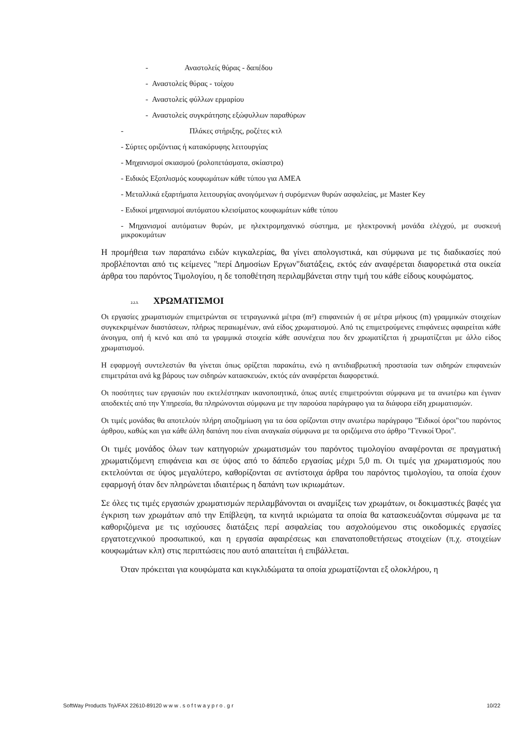- Αναστολείς θύρας - δαπέδου
- Αναστολείς θύρας - τοίχου
- Αναστολείς φύλλων ερμαρίου
- Αναστολείς συγκράτησης εξώφυλλων παραθύρων
- Πλάκες στήριξης, ροζέτες κτλ
- Σύρτες οριζόντιας ή κατακόρυφης λειτουργίας
- Μηχανισμοί σκιασμού (ρολοπετάσματα, σκίαστρα)
- Ειδικός Εξοπλισμός κουφωμάτων κάθε τύπου για ΑΜΕΑ
- Μεταλλικά εξαρτήματα λειτουργίας ανοιγόμενων ή συρόμενων θυρών ασφαλείας, με Master Key
- Ειδικοί μηχανισμοί αυτόματου κλεισίματος κουφωμάτων κάθε τύπου
- Μηχανισμοί αυτόματων θυρών, με ηλεκτρομηχανικό σύστημα, με ηλεκτρονική μονάδα ελέγχού, με συσκευή μικροκυμάτων
Η προμήθεια των παραπάνω ειδών κιγκαλερίας, θα γίνει απολογιστικά, και σύμφωνα με τις διαδικασίες πού προβλέπονται από τις κείμενες "περί Δημοσίων Εργων"διατάξεις, εκτός εάν αναφέρεται διαφορετικά στα οικεία άρθρα του παρόντος Τιμολογίου, η δε τοποθέτηση περιλαμβάνεται στην τιμή του κάθε είδους κουφώματος.
2.2.3. ΧΡΩΜΑΤΙΣΜΟΙ
Οι εργασίες χρωματισμών επιμετρώνται σε τετραγωνικά μέτρα (m²) επιφανειών ή σε μέτρα μήκους (m) γραμμικών στοιχείων συγκεκριμένων διαστάσεων, πλήρως περαιωμένων, ανά είδος χρωματισμού. Από τις επιμετρούμενες επιφάνειες αφαιρείται κάθε άνοιγμα, οπή ή κενό και από τα γραμμικά στοιχεία κάθε ασυνέχεια που δεν χρωματίζεται ή χρωματίζεται με άλλο είδος χρωματισμού.
Η εφαρμογή συντελεστών θα γίνεται όπως ορίζεται παρακάτω, ενώ η αντιδιαβρωτική προστασία των σιδηρών επιφανειών επιμετράται ανά kg βάρους των σιδηρών κατασκευών, εκτός εάν αναφέρεται διαφορετικά.
Οι ποσότητες των εργασιών που εκτελέστηκαν ικανοποιητικά, όπως αυτές επιμετρούνται σύμφωνα με τα ανωτέρω και έγιναν αποδεκτές από την Υπηρεσία, θα πληρώνονται σύμφωνα με την παρούσα παράγραφο για τα διάφορα είδη χρωματισμών.
Οι τιμές μονάδας θα αποτελούν πλήρη αποζημίωση για τα όσα ορίζονται στην ανωτέρω παράγραφο "Ειδικοί όροι"του παρόντος άρθρου, καθώς και για κάθε άλλη δαπάνη που είναι αναγκαία σύμφωνα με τα οριζόμενα στο άρθρο "Γενικοί Όροι".
Οι τιμές μονάδος όλων των κατηγοριών χρωματισμών του παρόντος τιμολογίου αναφέρονται σε πραγματική χρωματιζόμενη επιφάνεια και σε ύψος από το δάπεδο εργασίας μέχρι 5,0 m. Οι τιμές για χρωματισμούς που εκτελούνται σε ύψος μεγαλύτερο, καθορίζονται σε αντίστοιχα άρθρα του παρόντος τιμολογίου, τα οποία έχουν εφαρμογή όταν δεν πληρώνεται ιδιαιτέρως η δαπάνη των ικριωμάτων.
Σε όλες τις τιμές εργασιών χρωματισμών περιλαμβάνονται οι αναμίξεις των χρωμάτων, οι δοκιμαστικές βαφές για έγκριση των χρωμάτων από την Επίβλεψη, τα κινητά ικριώματα τα οποία θα κατασκευάζονται σύμφωνα με τα καθοριζόμενα με τις ισχύουσες διατάξεις περί ασφαλείας του ασχολούμενου στις οικοδομικές εργασίες εργατοτεχνικού προσωπικού, και η εργασία αφαιρέσεως και επανατοποθετήσεως στοιχείων (π.χ. στοιχείων κουφωμάτων κλπ) στις περιπτώσεις που αυτό απαιτείται ή επιβάλλεται.
Όταν πρόκειται για κουφώματα και κιγκλιδώματα τα οποία χρωματίζονται εξ ολοκλήρου, η
SoftWay Products Τηλ/FAX 22610-89120 w w w . s o f t w a y p r o . g r 10/22